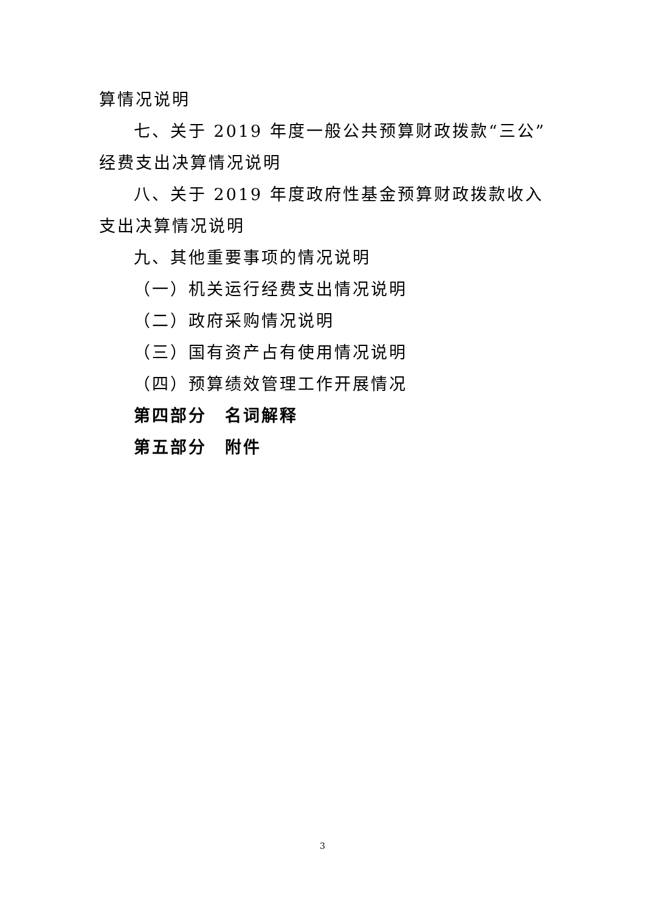算情况说明
七、关于 2019 年度一般公共预算财政拨款“三公”经费支出决算情况说明
八、关于 2019 年度政府性基金预算财政拨款收入支出决算情况说明
九、其他重要事项的情况说明
（一）机关运行经费支出情况说明
（二）政府采购情况说明
（三）国有资产占有使用情况说明
（四）预算绩效管理工作开展情况
第四部分　名词解释
第五部分　附件
3